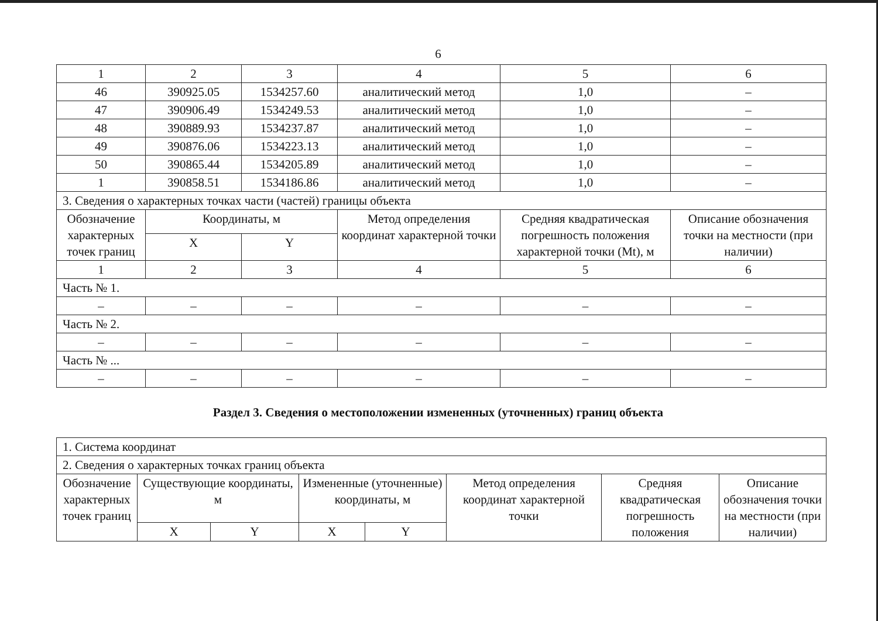6
| 1 | 2 | 3 | 4 | 5 | 6 |
| 46 | 390925.05 | 1534257.60 | аналитический метод | 1,0 | – |
| 47 | 390906.49 | 1534249.53 | аналитический метод | 1,0 | – |
| 48 | 390889.93 | 1534237.87 | аналитический метод | 1,0 | – |
| 49 | 390876.06 | 1534223.13 | аналитический метод | 1,0 | – |
| 50 | 390865.44 | 1534205.89 | аналитический метод | 1,0 | – |
| 1 | 390858.51 | 1534186.86 | аналитический метод | 1,0 | – |
| 3. Сведения о характерных точках части (частей) границы объекта | | | | | |
| Обозначение характерных точек границ | Координаты, м | | Метод определения координат характерной точки | Средняя квадратическая погрешность положения характерной точки (Mt), м | Описание обозначения точки на местности (при наличии) |
| | X | Y | | | |
| 1 | 2 | 3 | 4 | 5 | 6 |
| Часть № 1. | | | | | |
| – | – | – | – | – | – |
| Часть № 2. | | | | | |
| – | – | – | – | – | – |
| Часть № ... | | | | | |
| – | – | – | – | – | – |
Раздел 3. Сведения о местоположении измененных (уточненных) границ объекта
| 1. Система координат | | | | | | | |
| 2. Сведения о характерных точках границ объекта | | | | | | | |
| Обозначение характерных точек границ | Существующие координаты, м | | Измененные (уточненные) координаты, м | | Метод определения координат характерной точки | Средняя квадратическая погрешность положения | Описание обозначения точки на местности (при наличии) |
| | X | Y | X | Y | | | |